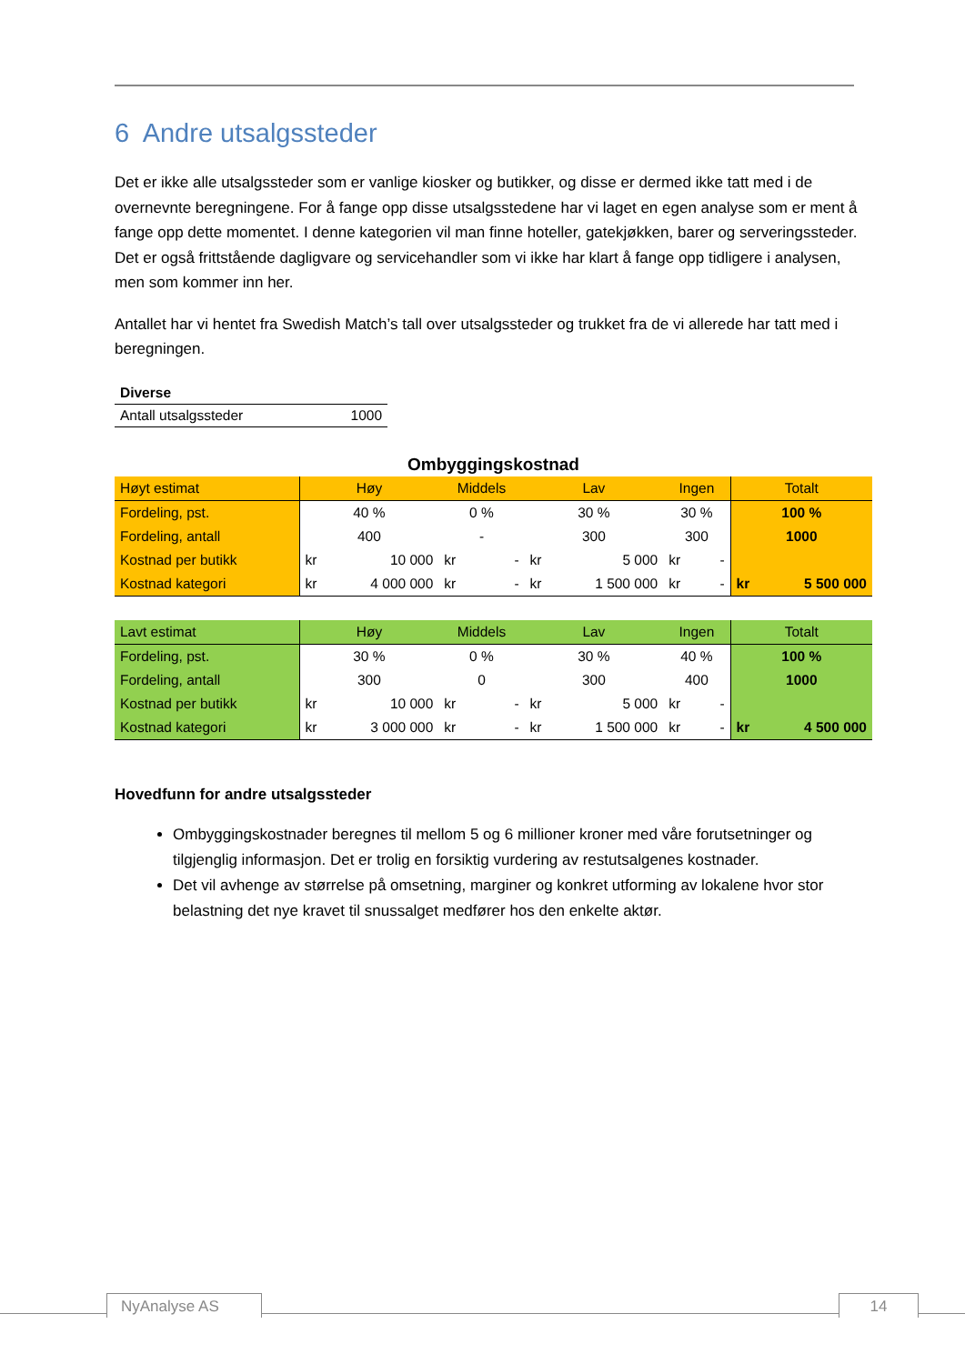6 Andre utsalgssteder
Det er ikke alle utsalgssteder som er vanlige kiosker og butikker, og disse er dermed ikke tatt med i de overnevnte beregningene. For å fange opp disse utsalgsstedene har vi laget en egen analyse som er ment å fange opp dette momentet. I denne kategorien vil man finne hoteller, gatekjøkken, barer og serveringssteder. Det er også frittstående dagligvare og servicehandler som vi ikke har klart å fange opp tidligere i analysen, men som kommer inn her.
Antallet har vi hentet fra Swedish Match’s tall over utsalgssteder og trukket fra de vi allerede har tatt med i beregningen.
| Diverse | |
| Antall utsalgssteder | 1000 |
Ombyggingskostnad
| Høyt estimat | Høy | | Middels | | Lav | | Ingen | | Totalt | |
| --- | --- | --- | --- | --- | --- | --- | --- | --- | --- | --- |
| Fordeling, pst. | 40 % | | 0 % | | 30 % | | 30 % | | 100 % | |
| Fordeling, antall | 400 | | - | | 300 | | 300 | | 1000 | |
| Kostnad per butikk | kr | 10 000 | kr | - | kr | 5 000 | kr | - | | |
| Kostnad kategori | kr | 4 000 000 | kr | - | kr | 1 500 000 | kr | - | kr | 5 500 000 |
| Lavt estimat | Høy | | Middels | | Lav | | Ingen | | Totalt | |
| --- | --- | --- | --- | --- | --- | --- | --- | --- | --- | --- |
| Fordeling, pst. | 30 % | | 0 % | | 30 % | | 40 % | | 100 % | |
| Fordeling, antall | 300 | | 0 | | 300 | | 400 | | 1000 | |
| Kostnad per butikk | kr | 10 000 | kr | - | kr | 5 000 | kr | - | | |
| Kostnad kategori | kr | 3 000 000 | kr | - | kr | 1 500 000 | kr | - | kr | 4 500 000 |
Hovedfunn for andre utsalgssteder
Ombyggingskostnader beregnes til mellom 5 og 6 millioner kroner med våre forutsetninger og tilgjenglig informasjon. Det er trolig en forsiktig vurdering av restutsalgenes kostnader.
Det vil avhenge av størrelse på omsetning, marginer og konkret utforming av lokalene hvor stor belastning det nye kravet til snussalget medfører hos den enkelte aktør.
NyAnalyse AS 14